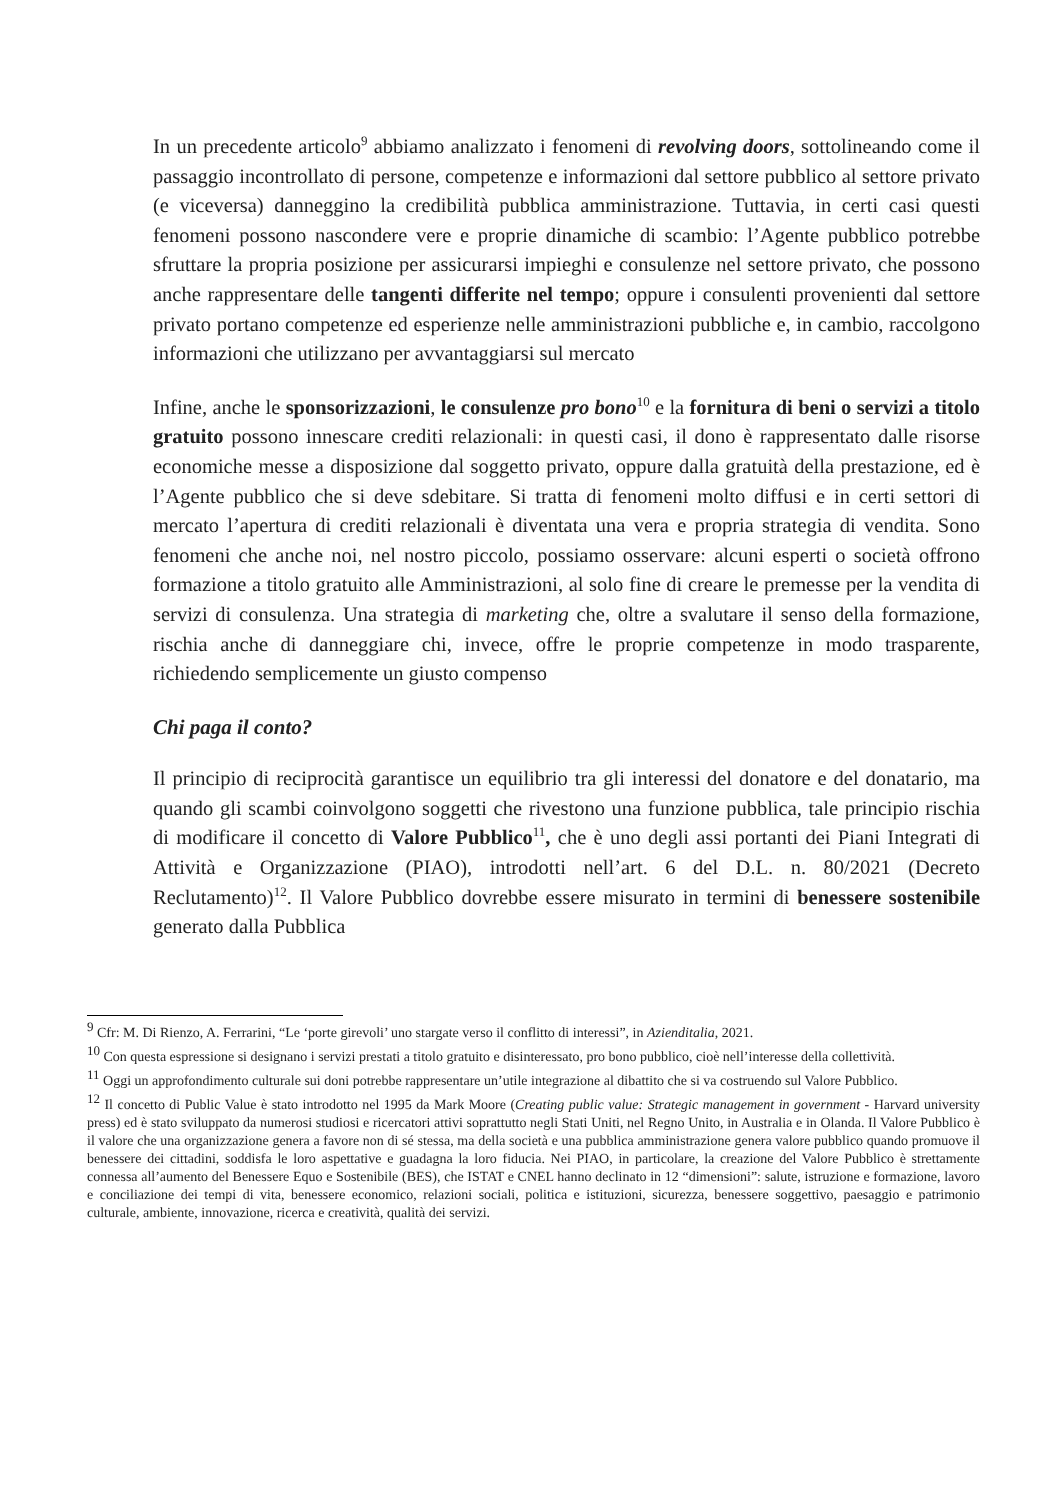In un precedente articolo<sup>9</sup> abbiamo analizzato i fenomeni di revolving doors, sottolineando come il passaggio incontrollato di persone, competenze e informazioni dal settore pubblico al settore privato (e viceversa) danneggino la credibilità pubblica amministrazione. Tuttavia, in certi casi questi fenomeni possono nascondere vere e proprie dinamiche di scambio: l’Agente pubblico potrebbe sfruttare la propria posizione per assicurarsi impieghi e consulenze nel settore privato, che possono anche rappresentare delle tangenti differite nel tempo; oppure i consulenti provenienti dal settore privato portano competenze ed esperienze nelle amministrazioni pubbliche e, in cambio, raccolgono informazioni che utilizzano per avvantaggiarsi sul mercato
Infine, anche le sponsorizzazioni, le consulenze pro bono<sup>10</sup> e la fornitura di beni o servizi a titolo gratuito possono innescare crediti relazionali: in questi casi, il dono è rappresentato dalle risorse economiche messe a disposizione dal soggetto privato, oppure dalla gratuità della prestazione, ed è l’Agente pubblico che si deve sdebitare. Si tratta di fenomeni molto diffusi e in certi settori di mercato l’apertura di crediti relazionali è diventata una vera e propria strategia di vendita. Sono fenomeni che anche noi, nel nostro piccolo, possiamo osservare: alcuni esperti o società offrono formazione a titolo gratuito alle Amministrazioni, al solo fine di creare le premesse per la vendita di servizi di consulenza. Una strategia di marketing che, oltre a svalutare il senso della formazione, rischia anche di danneggiare chi, invece, offre le proprie competenze in modo trasparente, richiedendo semplicemente un giusto compenso
Chi paga il conto?
Il principio di reciprocità garantisce un equilibrio tra gli interessi del donatore e del donatario, ma quando gli scambi coinvolgono soggetti che rivestono una funzione pubblica, tale principio rischia di modificare il concetto di Valore Pubblico<sup>11</sup>, che è uno degli assi portanti dei Piani Integrati di Attività e Organizzazione (PIAO), introdotti nell’art. 6 del D.L. n. 80/2021 (Decreto Reclutamento)<sup>12</sup>. Il Valore Pubblico dovrebbe essere misurato in termini di benessere sostenibile generato dalla Pubblica
<sup>9</sup> Cfr: M. Di Rienzo, A. Ferrarini, “Le ‘porte girevoli’ uno stargate verso il conflitto di interessi”, in Azienditalia, 2021.
<sup>10</sup> Con questa espressione si designano i servizi prestati a titolo gratuito e disinteressato, pro bono pubblico, cioè nell’interesse della collettività.
<sup>11</sup> Oggi un approfondimento culturale sui doni potrebbe rappresentare un’utile integrazione al dibattito che si va costruendo sul Valore Pubblico.
<sup>12</sup> Il concetto di Public Value è stato introdotto nel 1995 da Mark Moore (Creating public value: Strategic management in government - Harvard university press) ed è stato sviluppato da numerosi studiosi e ricercatori attivi soprattutto negli Stati Uniti, nel Regno Unito, in Australia e in Olanda. Il Valore Pubblico è il valore che una organizzazione genera a favore non di sé stessa, ma della società e una pubblica amministrazione genera valore pubblico quando promuove il benessere dei cittadini, soddisfa le loro aspettative e guadagna la loro fiducia. Nei PIAO, in particolare, la creazione del Valore Pubblico è strettamente connessa all’aumento del Benessere Equo e Sostenibile (BES), che ISTAT e CNEL hanno declinato in 12 “dimensioni”: salute, istruzione e formazione, lavoro e conciliazione dei tempi di vita, benessere economico, relazioni sociali, politica e istituzioni, sicurezza, benessere soggettivo, paesaggio e patrimonio culturale, ambiente, innovazione, ricerca e creatività, qualità dei servizi.